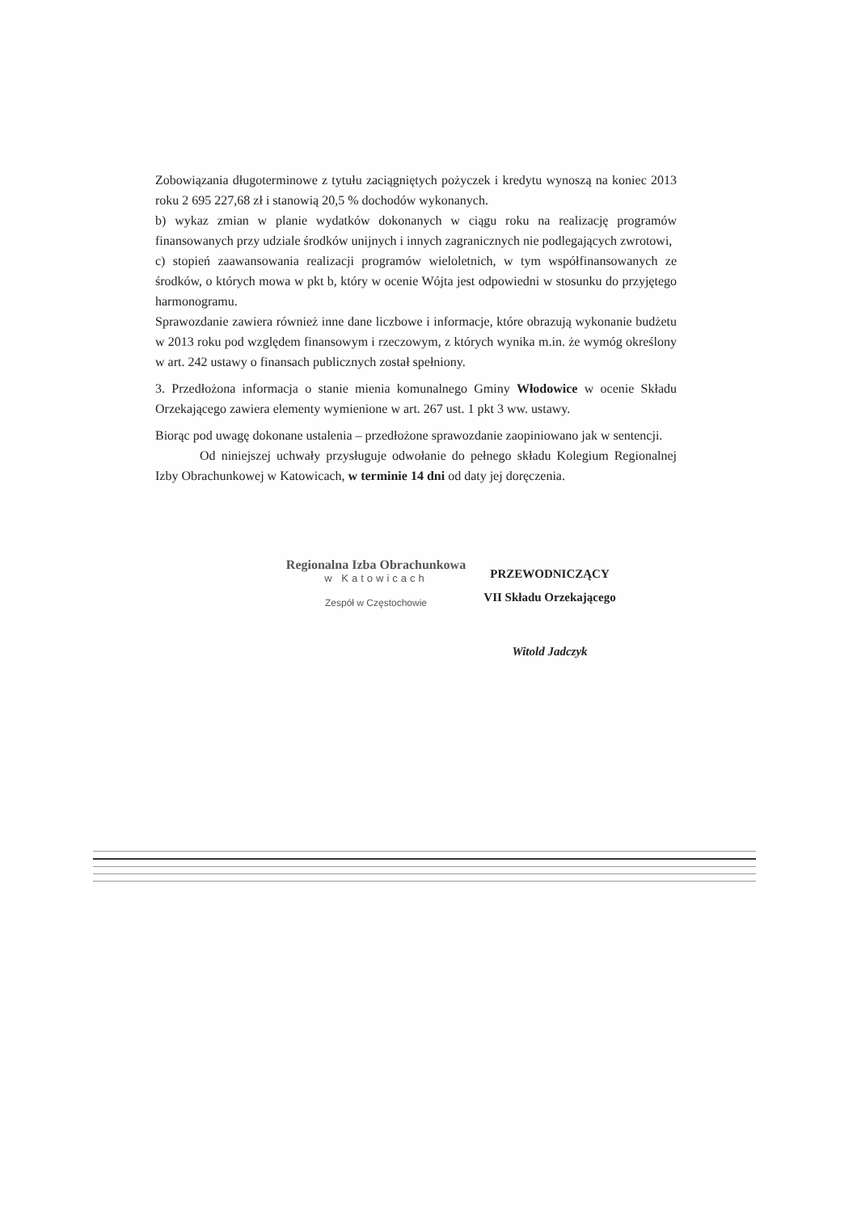Zobowiązania długoterminowe z tytułu zaciągniętych pożyczek i kredytu wynoszą na koniec 2013 roku 2 695 227,68 zł i stanowią 20,5 % dochodów wykonanych.
b) wykaz zmian w planie wydatków dokonanych w ciągu roku na realizację programów finansowanych przy udziale środków unijnych i innych zagranicznych nie podlegających zwrotowi,
c) stopień zaawansowania realizacji programów wieloletnich, w tym współfinansowanych ze środków, o których mowa w pkt b, który w ocenie Wójta jest odpowiedni w stosunku do przyjętego harmonogramu.
Sprawozdanie zawiera również inne dane liczbowe i informacje, które obrazują wykonanie budżetu w 2013 roku pod względem finansowym i rzeczowym, z których wynika m.in. że wymóg określony w art. 242 ustawy o finansach publicznych został spełniony.
3. Przedłożona informacja o stanie mienia komunalnego Gminy Włodowice w ocenie Składu Orzekającego zawiera elementy wymienione w art. 267 ust. 1 pkt 3 ww. ustawy.
Biorąc pod uwagę dokonane ustalenia – przedłożone sprawozdanie zaopiniowano jak w sentencji.
Od niniejszej uchwały przysługuje odwołanie do pełnego składu Kolegium Regionalnej Izby Obrachunkowej w Katowicach, w terminie 14 dni od daty jej doręczenia.
Regionalna Izba Obrachunkowa
w Katowicach
Zespół w Częstochowie
PRZEWODNICZĄCY
VII Składu Orzekającego
Witold Jadczyk